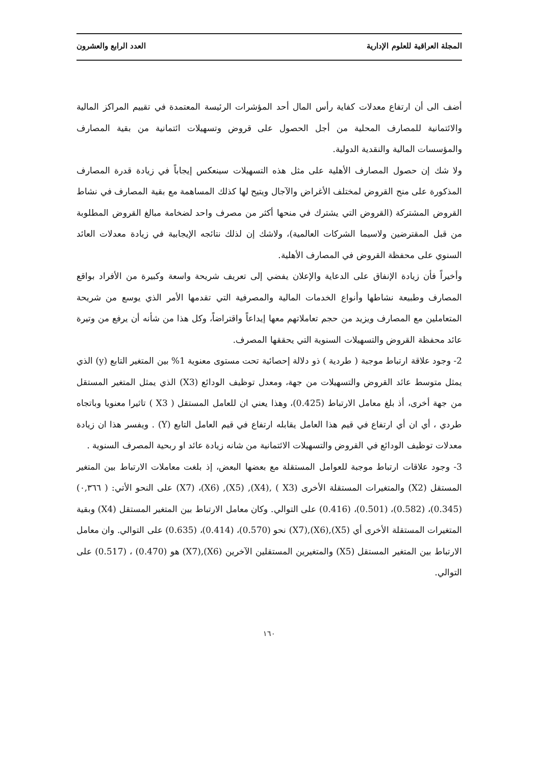المجلة العراقية للعلوم الإدارية العدد الرابع والعشرون
أضف الى أن ارتفاع معدلات كفاية رأس المال أحد المؤشرات الرئيسة المعتمدة في تقييم المراكز المالية والائتمانية للمصارف المحلية من أجل الحصول على قروض وتسهيلات ائتمانية من بقية المصارف والمؤسسات المالية والنقدية الدولية.
ولا شك إن حصول المصارف الأهلية على مثل هذه التسهيلات سينعكس إيجاباً في زيادة قدرة المصارف المذكورة على منح القروض لمختلف الأغراض والآجال ويتيح لها كذلك المساهمة مع بقية المصارف في نشاط القروض المشتركة (القروض التي يشترك في منحها أكثر من مصرف واحد لضخامة مبالغ القروض المطلوبة من قبل المقترضين ولاسيما الشركات العالمية)، ولاشك إن لذلك نتائجه الإيجابية في زيادة معدلات العائد السنوي على محفظة القروض في المصارف الأهلية.
وأخيراً فأن زيادة الإنفاق على الدعاية والإعلان يفضي إلى تعريف شريحة واسعة وكبيرة من الأفراد بواقع المصارف وطبيعة نشاطها وأنواع الخدمات المالية والمصرفية التي تقدمها الأمر الذي يوسع من شريحة المتعاملين مع المصارف ويزيد من حجم تعاملاتهم معها إيداعاً واقتراضاً، وكل هذا من شأنه أن يرفع من وتيرة عائد محفظة القروض والتسهيلات السنوية التي يحققها المصرف.
2- وجود علاقة ارتباط موجبة ( طردية ) ذو دلالة إحصائية تحت مستوى معنوية 1% بين المتغير التابع (y) الذي يمثل متوسط عائد القروض والتسهيلات من جهة، ومعدل توظيف الودائع (X3) الذي يمثل المتغير المستقل من جهة أخرى، أذ بلغ معامل الارتباط (0.425)، وهذا يعني ان للعامل المستقل ( X3 ) تاثيرا معنويا وباتجاه طردي ، أي ان أي ارتفاع في قيم هذا العامل يقابله ارتفاع في قيم العامل التابع (Y) . ويفسر هذا ان زيادة معدلات توظيف الودائع في القروض والتسهيلات الائتمانية من شانه زيادة عائد او ربحية المصرف السنوية .
3- وجود علاقات ارتباط موجبة للعوامل المستقلة مع بعضها البعض، إذ بلغت معاملات الارتباط بين المتغير المستقل (X2) والمتغيرات المستقلة الأخرى (X3 ) ,(X4), (X5), (X6)، (X7) على النحو الأتي: ( ٠,٣٦٦) (0.345)، (0.582)، (0.501)، (0.416) على التوالي. وكان معامل الارتباط بين المتغير المستقل (X4) وبقية المتغيرات المستقلة الأخرى أي (X5),(X6),(X7) نحو (0.570)، (0.414)، (0.635) على التوالي. وان معامل الارتباط بين المتغير المستقل (X5) والمتغيرين المستقلين الآخرين (X6),(X7) هو (0.470) ، (0.517) على التوالي.
١٦٠